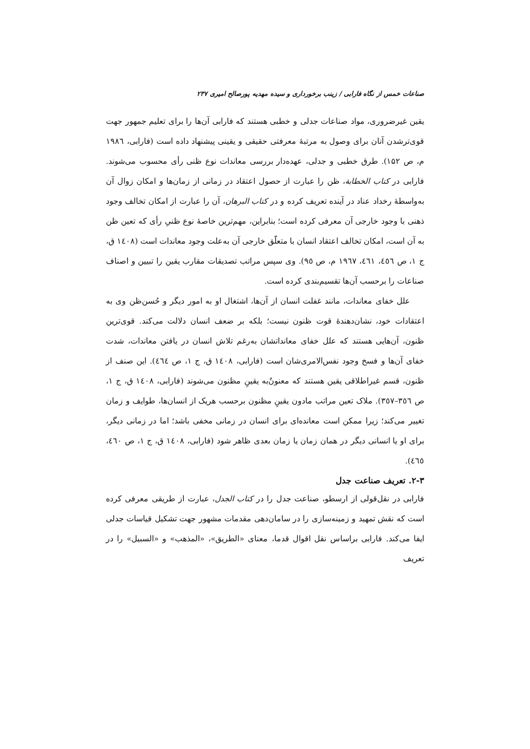صناعات خمس از نگاه فارابی / زینب برخورداری و سیده مهدیه پورصالح امیری ۲۳۷
یقین غیرضروری، مواد صناعات جدلی و خطبی هستند که فارابی آن‌ها را برای تعلیم جمهور جهت قوی‌ترشدن آنان برای وصول به مرتبهٔ معرفتی حقیقی و یقینی پیشنهاد داده است (فارابی، ۱۹۸٦ م، ص ۱۵۲). طرق خطبی و جدلی، عهده‌دار بررسی معاندات نوع ظنی رأی محسوب می‌شوند. فارابی در کتاب الخطابة، ظن را عبارت از حصول اعتقاد در زمانی از زمان‌ها و امکان زوال آن به‌واسطهٔ رخداد عناد در آینده تعریف کرده و در کتاب البرهان، آن را عبارت از امکان تخالف وجود ذهنی با وجود خارجی آن معرفی کرده است؛ بنابراین، مهم‌ترین خاصهٔ نوع ظنیِ رأی که تعین ظن به آن است، امکان تخالف اعتقاد انسان با متعلّق خارجی آن به‌علت وجود معاندات است (۱٤۰۸ ق، ج ۱، ص ٤٥٦، ٤٦۱، ۱۹٦۷ م، ص ۹٥). وی سپس مراتب تصدیقات مقارب یقین را تبیین و اصناف صناعات را برحسب آن‌ها تقسیم‌بندی کرده است.
علل خفای معاندات، مانند غفلت انسان از آن‌ها، اشتغال او به امور دیگر و حُسن‌ظن وی به اعتقادات خود، نشان‌دهندهٔ قوت ظنون نیست؛ بلکه بر ضعف انسان دلالت می‌کند. قوی‌ترین ظنون، آن‌هایی هستند که علل خفای معانداتشان به‌رغم تلاش انسان در یافتن معاندات، شدت خفای آن‌ها و فسخ وجود نفس‌الامری‌شان است (فارابی، ۱٤۰۸ ق، ج ۱، ص ٤٦٤). این صنف از ظنون، قسم غیراطلاقی یقین هستند که معنونٌ‌به یقینِ مظنون می‌شوند (فارابی، ۱٤۰۸ ق، ج ۱، ص ۳٥٦–۳٥۷). ملاک تعین مراتب مادون یقینِ مظنون برحسب هریک از انسان‌ها، طوایف و زمان تغییر می‌کند؛ زیرا ممکن است معانده‌ای برای انسان در زمانی مخفی باشد؛ اما در زمانی دیگر، برای او یا انسانی دیگر در همان زمان یا زمان بعدی ظاهر شود (فارابی، ۱٤۰۸ ق، ج ۱، ص ٤٦۰، ٤٦٥).
۲-۳. تعریف صناعت جدل
فارابی در نقل‌قولی از ارسطو، صناعت جدل را در کتاب الجدل، عبارت از طریقی معرفی کرده است که نقش تمهید و زمینه‌سازی را در سامان‌دهی مقدمات مشهور جهت تشکیل قیاسات جدلی ایفا می‌کند. فارابی براساس نقل اقوال قدما، معنای «الطریق»، «المذهب» و «السبیل» را در تعریف